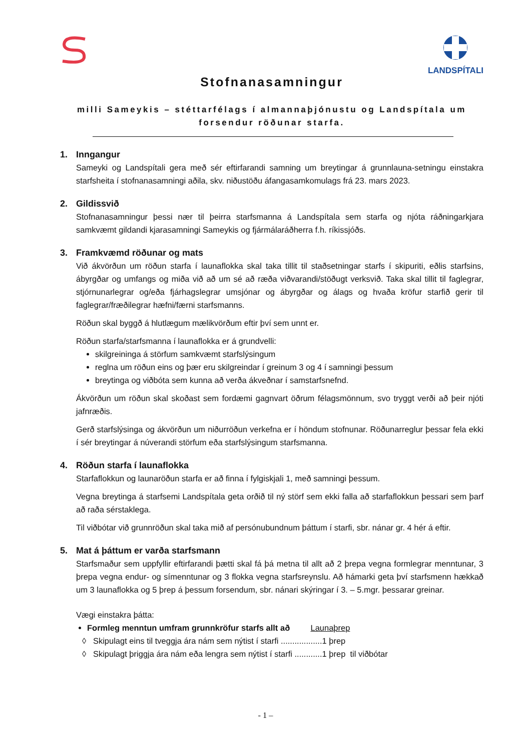LANDSPÍTALI
Stofnanasamningur
milli Sameykis – stéttarfélags í almannaþjónustu og Landspítala um forsendur röðunar starfa.
1. Inngangur
Sameyki og Landspítali gera með sér eftirfarandi samning um breytingar á grunnlauna-setningu einstakra starfsheita í stofnanasamningi aðila, skv. niðustöðu áfangasamkomulags frá 23. mars 2023.
2. Gildissvið
Stofnanasamningur þessi nær til þeirra starfsmanna á Landspítala sem starfa og njóta ráðningarkjara samkvæmt gildandi kjarasamningi Sameykis og fjármálaráðherra f.h. ríkissjóðs.
3. Framkvæmd röðunar og mats
Við ákvörðun um röðun starfa í launaflokka skal taka tillit til staðsetningar starfs í skipuriti, eðlis starfsins, ábyrgðar og umfangs og miða við að um sé að ræða viðvarandi/stöðugt verksvið. Taka skal tillit til faglegrar, stjórnunarlegrar og/eða fjárhagslegrar umsjónar og ábyrgðar og álags og hvaða kröfur starfið gerir til faglegrar/fræðilegrar hæfni/færni starfsmanns.
Röðun skal byggð á hlutlægum mælikvörðum eftir því sem unnt er.
Röðun starfa/starfsmanna í launaflokka er á grundvelli:
skilgreininga á störfum samkvæmt starfslýsingum
reglna um röðun eins og þær eru skilgreindar í greinum 3 og 4 í samningi þessum
breytinga og viðbóta sem kunna að verða ákveðnar í samstarfsnefnd.
Ákvörðun um röðun skal skoðast sem fordæmi gagnvart öðrum félagsmönnum, svo tryggt verði að þeir njóti jafnræðis.
Gerð starfslýsinga og ákvörðun um niðurröðun verkefna er í höndum stofnunar. Röðunarreglur þessar fela ekki í sér breytingar á núverandi störfum eða starfslýsingum starfsmanna.
4. Röðun starfa í launaflokka
Starfaflokkun og launaröðun starfa er að finna í fylgiskjali 1, með samningi þessum.
Vegna breytinga á starfsemi Landspítala geta orðið til ný störf sem ekki falla að starfaflokkun þessari sem þarf að raða sérstaklega.
Til viðbótar við grunnröðun skal taka mið af persónubundnum þáttum í starfi, sbr. nánar gr. 4 hér á eftir.
5. Mat á þáttum er varða starfsmann
Starfsmaður sem uppfyllir eftirfarandi þætti skal fá þá metna til allt að 2 þrepa vegna formlegrar menntunar, 3 þrepa vegna endur- og símenntunar og 3 flokka vegna starfsreynslu. Að hámarki geta því starfsmenn hækkað um 3 launaflokka og 5 þrep á þessum forsendum, sbr. nánari skýringar í 3. – 5.mgr. þessarar greinar.
Vægi einstakra þátta:
Formleg menntun umfram grunnkröfur starfs allt að Launaþrep
◊ Skipulagt eins til tveggja ára nám sem nýtist í starfi ..................1 þrep
◊ Skipulagt þriggja ára nám eða lengra sem nýtist í starfi ............1 þrep til viðbótar
- 1 –